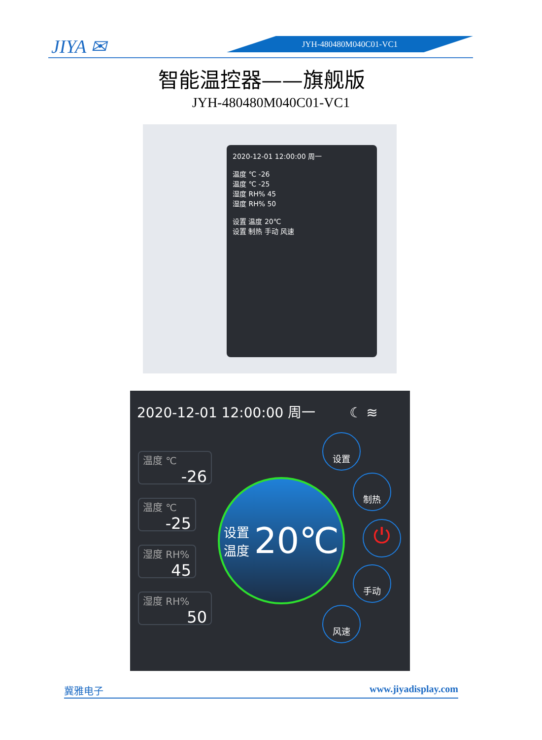JIYA ✉ JYH-480480M040C01-VC1
智能温控器——旗舰版
JYH-480480M040C01-VC1
2020-12-01 12:00:00 周一
温度 ℃ -26
温度 ℃ -25
湿度 RH% 45
湿度 RH% 50
设置 温度 20℃
设置 制热 手动 风速
2020-12-01 12:00:00 周一 ☾ ≋
温度 ℃
-26
温度 ℃
-25
湿度 RH%
45
湿度 RH%
50
设置
温度 20℃
设置
制热
⏻
手动
风速
冀雅电子 www.jiyadisplay.com